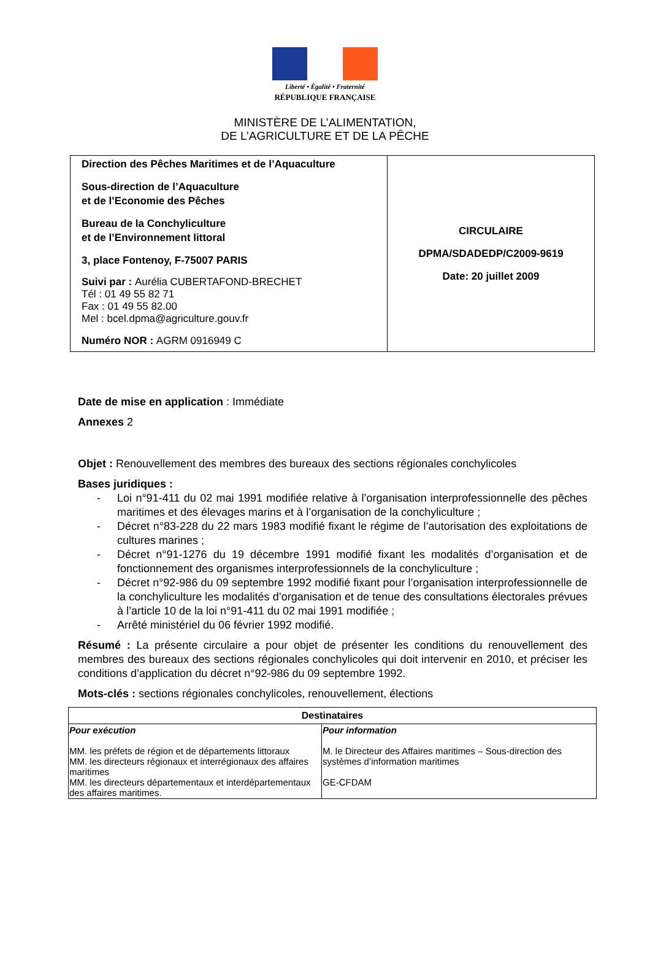Liberté • Égalité • Fraternité
RÉPUBLIQUE FRANÇAISE
MINISTÈRE DE L’ALIMENTATION,
DE L’AGRICULTURE ET DE LA PÊCHE
| Direction des Pêches Maritimes et de l’Aquaculture Sous-direction de l’Aquaculture et de l’Economie des Pêches Bureau de la Conchyliculture et de l’Environnement littoral 3, place Fontenoy, F-75007 PARIS Suivi par : Aurélia CUBERTAFOND-BRECHET Tél : 01 49 55 82 71 Fax : 01 49 55 82.00 Mel : bcel.dpma@agriculture.gouv.fr Numéro NOR : AGRM 0916949 C | CIRCULAIRE DPMA/SDADEDP/C2009-9619 Date: 20 juillet 2009 |
Date de mise en application : Immédiate
Annexes 2
Objet : Renouvellement des membres des bureaux des sections régionales conchylicoles
Bases juridiques :
- Loi n°91-411 du 02 mai 1991 modifiée relative à l’organisation interprofessionnelle des pêches maritimes et des élevages marins et à l’organisation de la conchyliculture ;
- Décret n°83-228 du 22 mars 1983 modifié fixant le régime de l’autorisation des exploitations de cultures marines ;
- Décret n°91-1276 du 19 décembre 1991 modifié fixant les modalités d’organisation et de fonctionnement des organismes interprofessionnels de la conchyliculture ;
- Décret n°92-986 du 09 septembre 1992 modifié fixant pour l’organisation interprofessionnelle de la conchyliculture les modalités d’organisation et de tenue des consultations électorales prévues à l’article 10 de la loi n°91-411 du 02 mai 1991 modifiée ;
- Arrêté ministériel du 06 février 1992 modifié.
Résumé : La présente circulaire a pour objet de présenter les conditions du renouvellement des membres des bureaux des sections régionales conchylicoles qui doit intervenir en 2010, et préciser les conditions d’application du décret n°92-986 du 09 septembre 1992.
Mots-clés : sections régionales conchylicoles, renouvellement, élections
| Destinataires | |
| --- | --- |
| Pour exécution MM. les préfets de région et de départements littoraux MM. les directeurs régionaux et interrégionaux des affaires maritimes MM. les directeurs départementaux et interdépartementaux des affaires maritimes. | Pour information M. le Directeur des Affaires maritimes – Sous-direction des systèmes d’information maritimes GE-CFDAM |